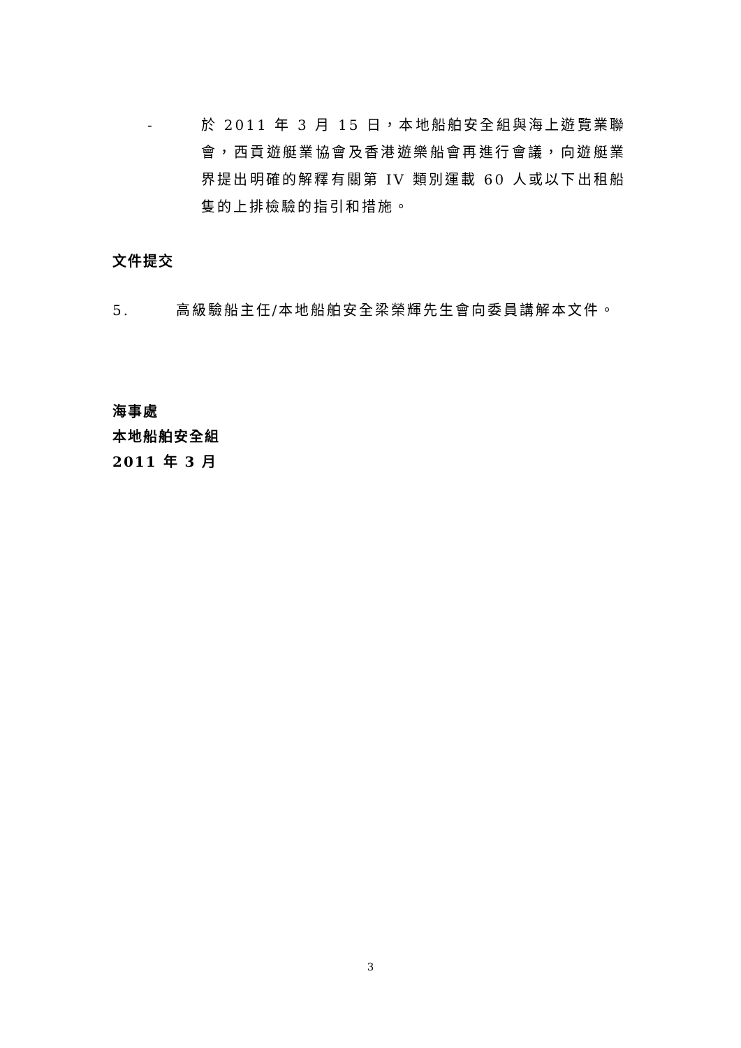- 於 2011 年 3 月 15 日，本地船舶安全組與海上遊覽業聯會，西貢遊艇業協會及香港遊樂船會再進行會議，向遊艇業界提出明確的解釋有關第 IV 類別運載 60 人或以下出租船隻的上排檢驗的指引和措施。
文件提交
5. 高級驗船主任/本地船舶安全梁榮輝先生會向委員講解本文件。
海事處
本地船舶安全組
2011 年 3 月
3